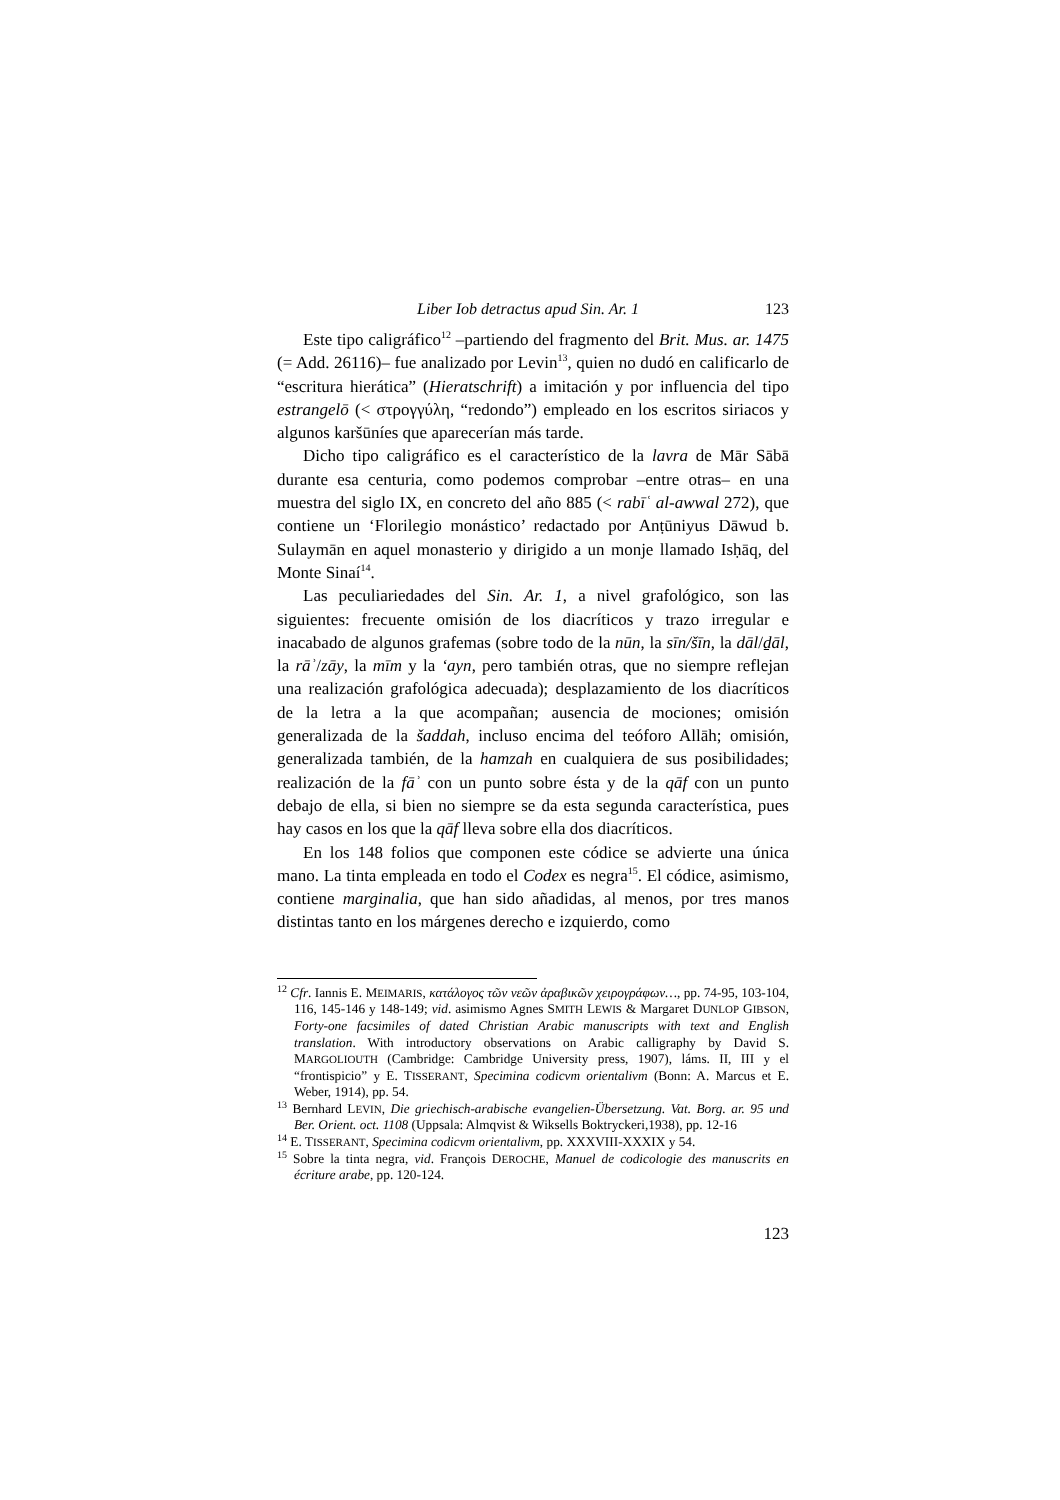Liber Iob detractus apud Sin. Ar. 1 123
Este tipo caligráfico<sup>12</sup> –partiendo del fragmento del Brit. Mus. ar. 1475 (= Add. 26116)– fue analizado por Levin<sup>13</sup>, quien no dudó en calificarlo de “escritura hierática” (Hieratschrift) a imitación y por influencia del tipo estrangelō (< στρογγύλη, “redondo”) empleado en los escritos siriacos y algunos karšūníes que aparecerían más tarde.
Dicho tipo caligráfico es el característico de la lavra de Mār Sābā durante esa centuria, como podemos comprobar –entre otras– en una muestra del siglo IX, en concreto del año 885 (< rabīʿ al-awwal 272), que contiene un ‘Florilegio monástico’ redactado por Anṭūniyus Dāwud b. Sulaymān en aquel monasterio y dirigido a un monje llamado Isḥāq, del Monte Sinaí<sup>14</sup>.
Las peculiariedades del Sin. Ar. 1, a nivel grafológico, son las siguientes: frecuente omisión de los diacríticos y trazo irregular e inacabado de algunos grafemas (sobre todo de la nūn, la sīn/šīn, la dāl/ḏāl, la rāʾ/zāy, la mīm y la ʻayn, pero también otras, que no siempre reflejan una realización grafológica adecuada); desplazamiento de los diacríticos de la letra a la que acompañan; ausencia de mociones; omisión generalizada de la šaddah, incluso encima del teóforo Allāh; omisión, generalizada también, de la hamzah en cualquiera de sus posibilidades; realización de la fāʾ con un punto sobre ésta y de la qāf con un punto debajo de ella, si bien no siempre se da esta segunda característica, pues hay casos en los que la qāf lleva sobre ella dos diacríticos.
En los 148 folios que componen este códice se advierte una única mano. La tinta empleada en todo el Codex es negra<sup>15</sup>. El códice, asimismo, contiene marginalia, que han sido añadidas, al menos, por tres manos distintas tanto en los márgenes derecho e izquierdo, como
<sup>12</sup> Cfr. Iannis E. MEIMARIS, κατάλογος τῶν νεῶν ἀραβικῶν χειρογράφων…, pp. 74-95, 103-104, 116, 145-146 y 148-149; vid. asimismo Agnes SMITH LEWIS & Margaret DUNLOP GIBSON, Forty-one facsimiles of dated Christian Arabic manuscripts with text and English translation. With introductory observations on Arabic calligraphy by David S. MARGOLIOUTH (Cambridge: Cambridge University press, 1907), láms. II, III y el “frontispicio” y E. TISSERANT, Specimina codicvm orientalivm (Bonn: A. Marcus et E. Weber, 1914), pp. 54.
<sup>13</sup> Bernhard LEVIN, Die griechisch-arabische evangelien-Übersetzung. Vat. Borg. ar. 95 und Ber. Orient. oct. 1108 (Uppsala: Almqvist & Wiksells Boktryckeri,1938), pp. 12-16
<sup>14</sup> E. TISSERANT, Specimina codicvm orientalivm, pp. XXXVIII-XXXIX y 54.
<sup>15</sup> Sobre la tinta negra, vid. François DEROCHE, Manuel de codicologie des manuscrits en écriture arabe, pp. 120-124.
123